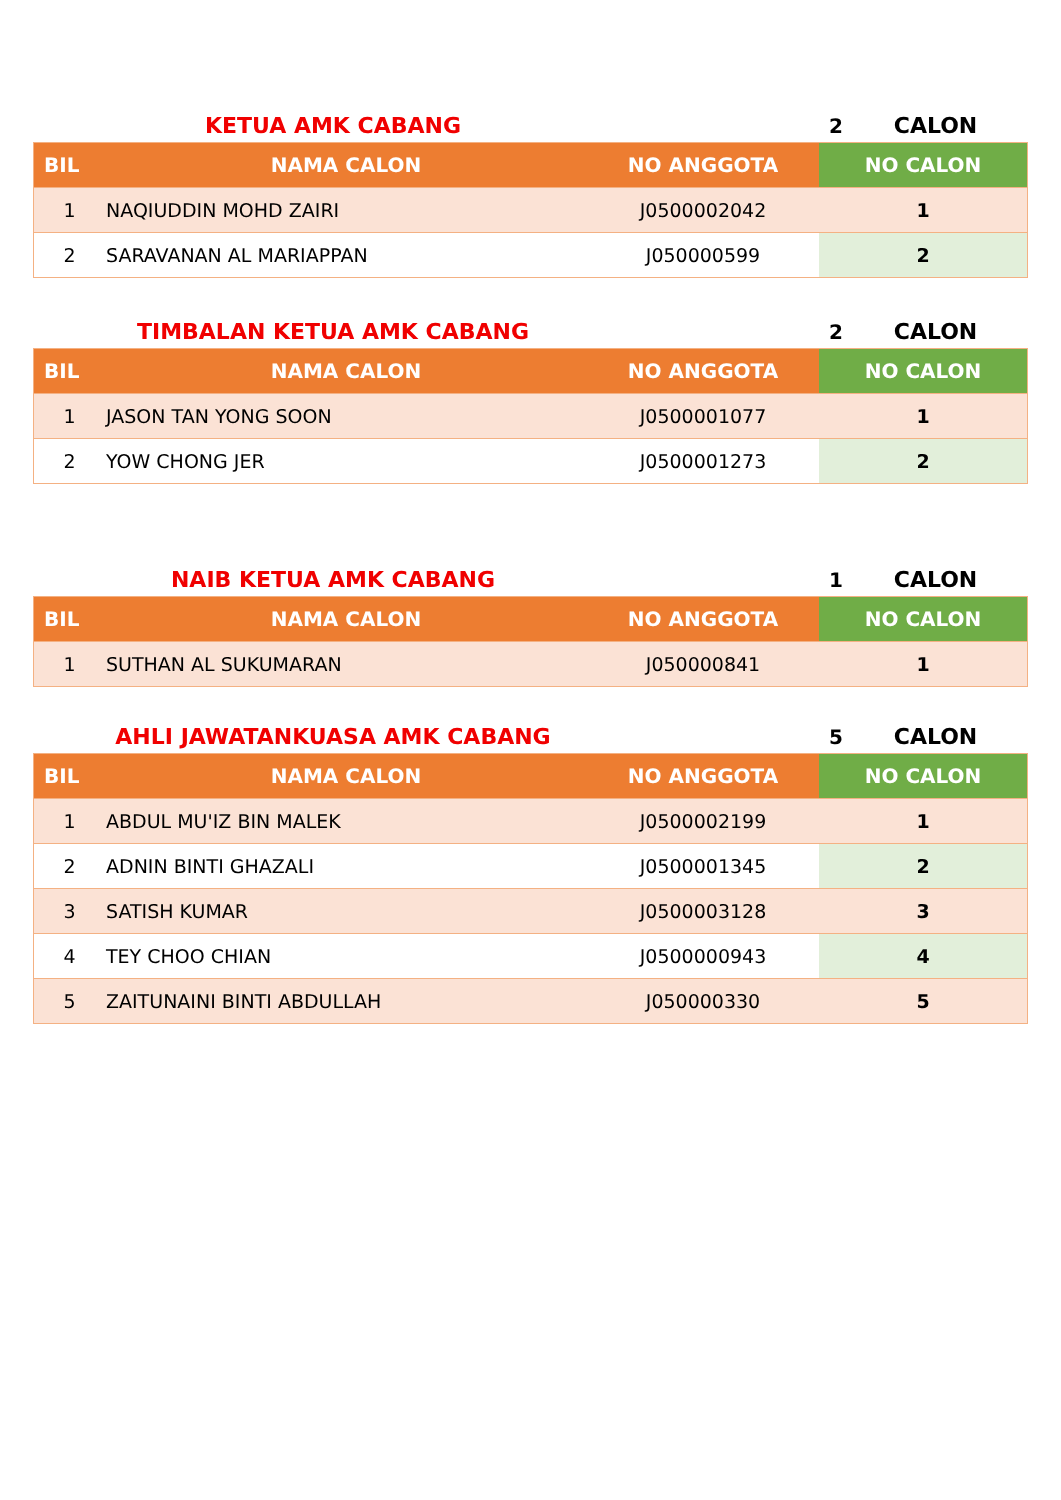KETUA AMK CABANG
2
CALON
| BIL | NAMA CALON | NO ANGGOTA | NO CALON |
| --- | --- | --- | --- |
| 1 | NAQIUDDIN MOHD ZAIRI | J0500002042 | 1 |
| 2 | SARAVANAN AL MARIAPPAN | J050000599 | 2 |
TIMBALAN KETUA AMK CABANG
2
CALON
| BIL | NAMA CALON | NO ANGGOTA | NO CALON |
| --- | --- | --- | --- |
| 1 | JASON TAN YONG SOON | J0500001077 | 1 |
| 2 | YOW CHONG JER | J0500001273 | 2 |
NAIB KETUA AMK CABANG
1
CALON
| BIL | NAMA CALON | NO ANGGOTA | NO CALON |
| --- | --- | --- | --- |
| 1 | SUTHAN AL SUKUMARAN | J050000841 | 1 |
AHLI JAWATANKUASA AMK CABANG
5
CALON
| BIL | NAMA CALON | NO ANGGOTA | NO CALON |
| --- | --- | --- | --- |
| 1 | ABDUL MU'IZ BIN MALEK | J0500002199 | 1 |
| 2 | ADNIN BINTI GHAZALI | J0500001345 | 2 |
| 3 | SATISH KUMAR | J0500003128 | 3 |
| 4 | TEY CHOO CHIAN | J0500000943 | 4 |
| 5 | ZAITUNAINI BINTI ABDULLAH | J050000330 | 5 |